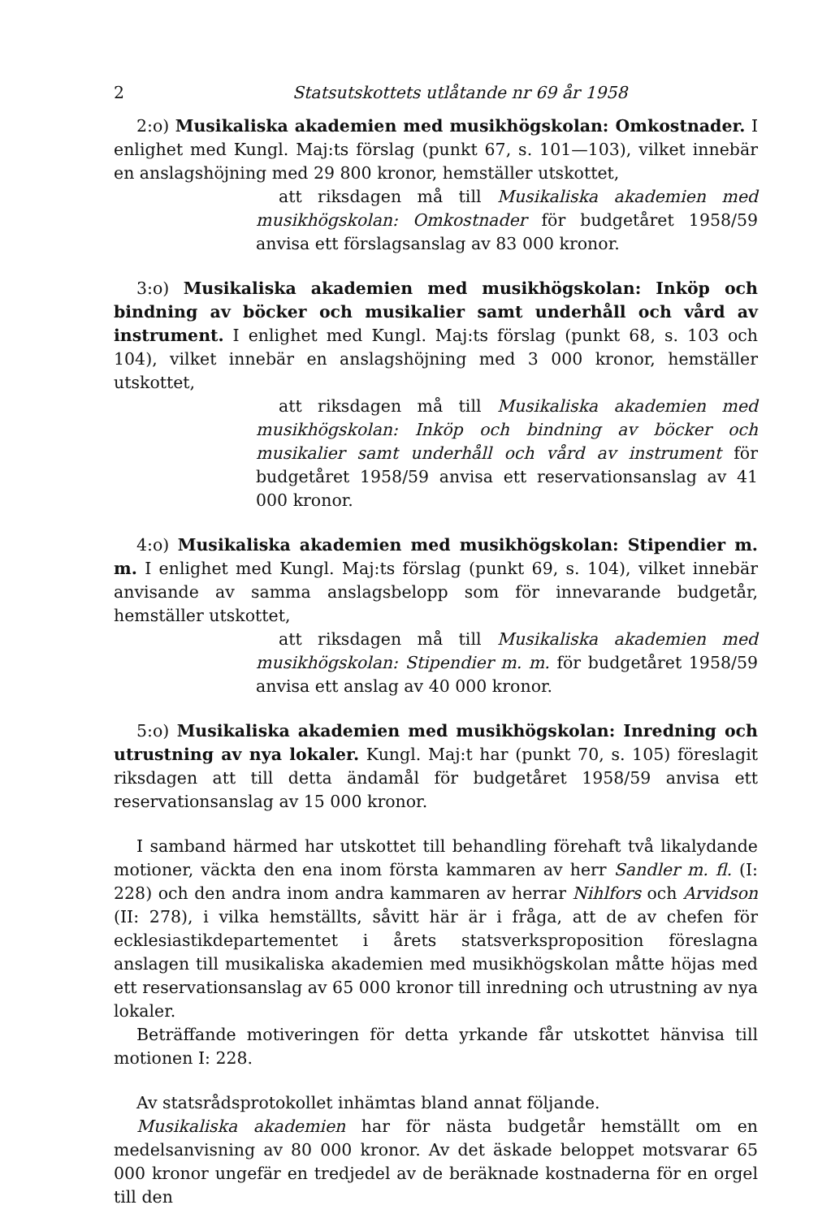2 Statsutskottets utlåtande nr 69 år 1958
2:o) Musikaliska akademien med musikhögskolan: Omkostnader. I enlighet med Kungl. Maj:ts förslag (punkt 67, s. 101—103), vilket innebär en anslagshöjning med 29 800 kronor, hemställer utskottet,
att riksdagen må till Musikaliska akademien med musikhögskolan: Omkostnader för budgetåret 1958/59 anvisa ett förslagsanslag av 83 000 kronor.
3:o) Musikaliska akademien med musikhögskolan: Inköp och bindning av böcker och musikalier samt underhåll och vård av instrument. I enlighet med Kungl. Maj:ts förslag (punkt 68, s. 103 och 104), vilket innebär en anslagshöjning med 3 000 kronor, hemställer utskottet,
att riksdagen må till Musikaliska akademien med musikhögskolan: Inköp och bindning av böcker och musikalier samt underhåll och vård av instrument för budgetåret 1958/59 anvisa ett reservationsanslag av 41 000 kronor.
4:o) Musikaliska akademien med musikhögskolan: Stipendier m. m. I enlighet med Kungl. Maj:ts förslag (punkt 69, s. 104), vilket innebär anvisande av samma anslagsbelopp som för innevarande budgetår, hemställer utskottet,
att riksdagen må till Musikaliska akademien med musikhögskolan: Stipendier m. m. för budgetåret 1958/59 anvisa ett anslag av 40 000 kronor.
5:o) Musikaliska akademien med musikhögskolan: Inredning och utrustning av nya lokaler. Kungl. Maj:t har (punkt 70, s. 105) föreslagit riksdagen att till detta ändamål för budgetåret 1958/59 anvisa ett reservationsanslag av 15 000 kronor.
I samband härmed har utskottet till behandling förehaft två likalydande motioner, väckta den ena inom första kammaren av herr Sandler m. fl. (I: 228) och den andra inom andra kammaren av herrar Nihlfors och Arvidson (II: 278), i vilka hemställts, såvitt här är i fråga, att de av chefen för ecklesiastikdepartementet i årets statsverksproposition föreslagna anslagen till musikaliska akademien med musikhögskolan måtte höjas med ett reservationsanslag av 65 000 kronor till inredning och utrustning av nya lokaler.
Beträffande motiveringen för detta yrkande får utskottet hänvisa till motionen I: 228.
Av statsrådsprotokollet inhämtas bland annat följande.
Musikaliska akademien har för nästa budgetår hemställt om en medelsanvisning av 80 000 kronor. Av det äskade beloppet motsvarar 65 000 kronor ungefär en tredjedel av de beräknade kostnaderna för en orgel till den